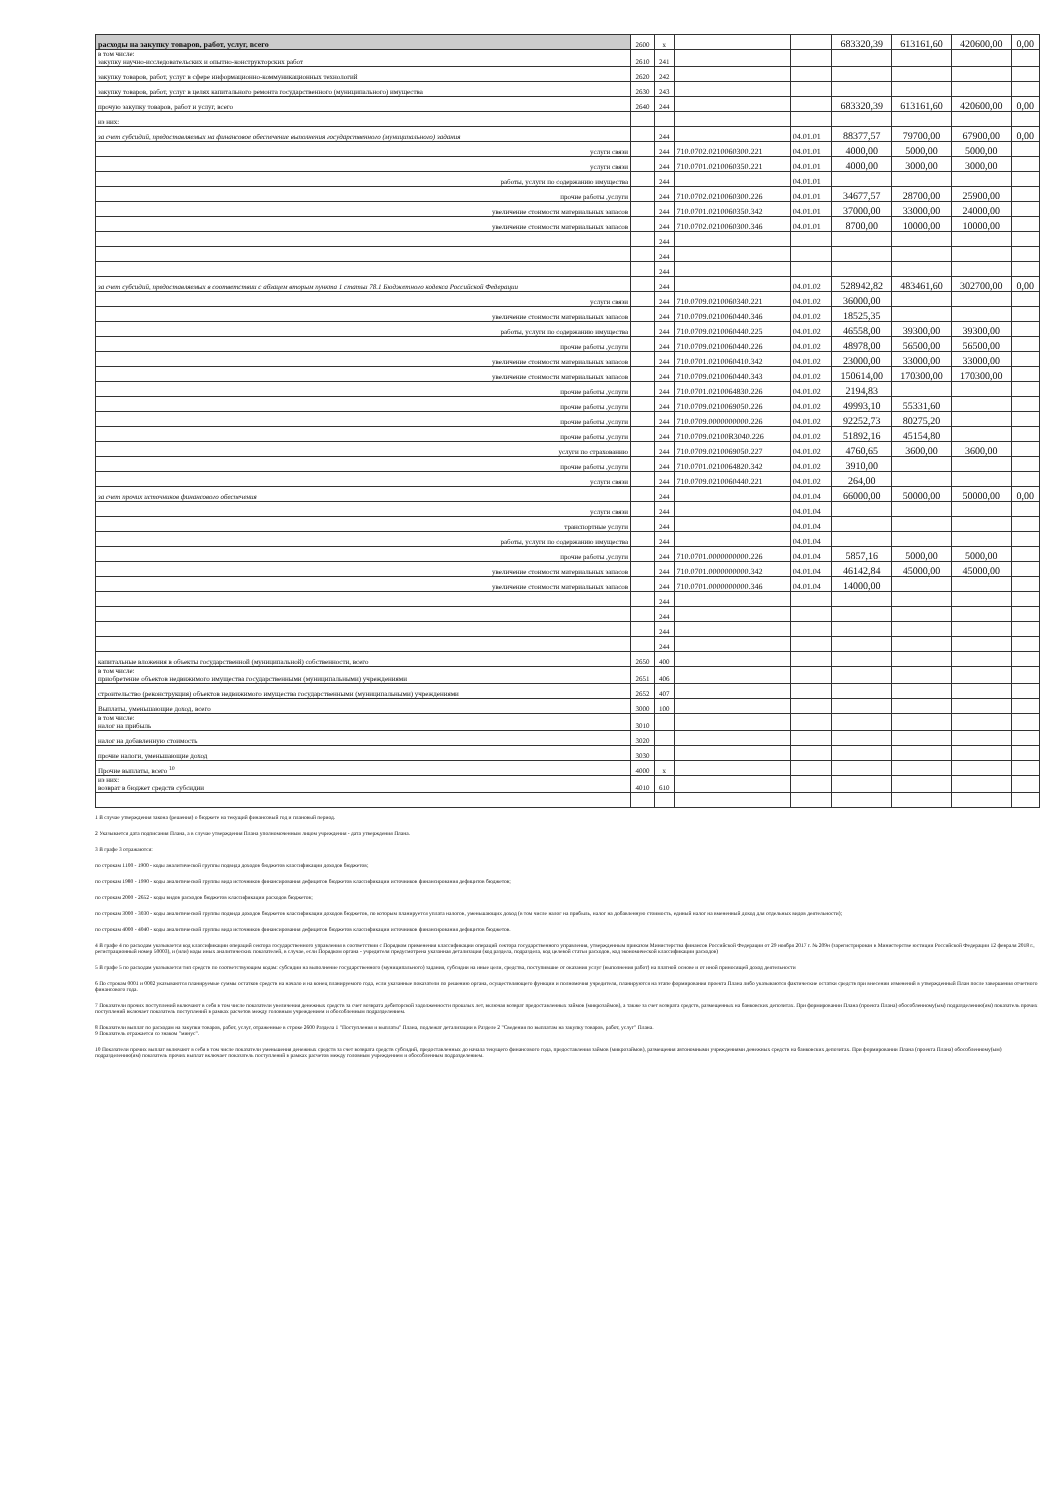| расходы на закупку товаров, работ, услуг, всего | 2600 | x | | | 683320,39 | 613161,60 | 420600,00 | 0,00 |
| в том числе: закупку научно-исследовательских и опытно-конструкторских работ | 2610 | 241 | | | | | | |
| закупку товаров, работ, услуг в сфере информационно-коммуникационных технологий | 2620 | 242 | | | | | | |
| закупку товаров, работ, услуг в целях капитального ремонта государственного (муниципального) имущества | 2630 | 243 | | | | | | |
| прочую закупку товаров, работ и услуг, всего | 2640 | 244 | | | 683320,39 | 613161,60 | 420600,00 | 0,00 |
| из них: | | | | | | | | |
| за счет субсидий, предоставляемых на финансовое обеспечение выполнения государственного (муниципального) задания | | 244 | | 04.01.01 | 88377,57 | 79700,00 | 67900,00 | 0,00 |
| услуги связи | | 244 | 710.0702.0210060300.221 | 04.01.01 | 4000,00 | 5000,00 | 5000,00 | |
| услуги связи | | 244 | 710.0701.0210060350.221 | 04.01.01 | 4000,00 | 3000,00 | 3000,00 | |
| работы, услуги по содержанию имущества | | 244 | | 04.01.01 | | | | |
| прочие работы ,услуги | | 244 | 710.0702.0210060300.226 | 04.01.01 | 34677,57 | 28700,00 | 25900,00 | |
| увеличение стоимости материальных запасов | | 244 | 710.0701.0210060350.342 | 04.01.01 | 37000,00 | 33000,00 | 24000,00 | |
| увеличение стоимости материальных запасов | | 244 | 710.0702.0210060300.346 | 04.01.01 | 8700,00 | 10000,00 | 10000,00 | |
| | | 244 | | | | | | |
| | | 244 | | | | | | |
| | | 244 | | | | | | |
| за счет субсидий, предоставляемых в соответствии с абзацем вторым пункта 1 статьи 78.1 Бюджетного кодекса Российской Федерации | | 244 | | 04.01.02 | 528942,82 | 483461,60 | 302700,00 | 0,00 |
| услуги связи | | 244 | 710.0709.0210060340.221 | 04.01.02 | 36000,00 | | | |
| увеличение стоимости материальных запасов | | 244 | 710.0709.0210060440.346 | 04.01.02 | 18525,35 | | | |
| работы, услуги по содержанию имущества | | 244 | 710.0709.0210060440.225 | 04.01.02 | 46558,00 | 39300,00 | 39300,00 | |
| прочие работы ,услуги | | 244 | 710.0709.0210060440.226 | 04.01.02 | 48978,00 | 56500,00 | 56500,00 | |
| увеличение стоимости материальных запасов | | 244 | 710.0701.0210060410.342 | 04.01.02 | 23000,00 | 33000,00 | 33000,00 | |
| увеличение стоимости материальных запасов | | 244 | 710.0709.0210060440.343 | 04.01.02 | 150614,00 | 170300,00 | 170300,00 | |
| прочие работы ,услуги | | 244 | 710.0701.0210064830.226 | 04.01.02 | 2194,83 | | | |
| прочие работы ,услуги | | 244 | 710.0709.0210069050.226 | 04.01.02 | 49993,10 | 55331,60 | | |
| прочие работы ,услуги | | 244 | 710.0709.0000000000.226 | 04.01.02 | 92252,73 | 80275,20 | | |
| прочие работы ,услуги | | 244 | 710.0709.02100R3040.226 | 04.01.02 | 51892,16 | 45154,80 | | |
| услуги по страхованию | | 244 | 710.0709.0210069050.227 | 04.01.02 | 4760,65 | 3600,00 | 3600,00 | |
| прочие работы ,услуги | | 244 | 710.0701.0210064820.342 | 04.01.02 | 3910,00 | | | |
| услуги связи | | 244 | 710.0709.0210060440.221 | 04.01.02 | 264,00 | | | |
| за счет прочих источников финансового обеспечения | | 244 | | 04.01.04 | 66000,00 | 50000,00 | 50000,00 | 0,00 |
| услуги связи | | 244 | | 04.01.04 | | | | |
| транспортные услуги | | 244 | | 04.01.04 | | | | |
| работы, услуги по содержанию имущества | | 244 | | 04.01.04 | | | | |
| прочие работы ,услуги | | 244 | 710.0701.0000000000.226 | 04.01.04 | 5857,16 | 5000,00 | 5000,00 | |
| увеличение стоимости материальных запасов | | 244 | 710.0701.0000000000.342 | 04.01.04 | 46142,84 | 45000,00 | 45000,00 | |
| увеличение стоимости материальных запасов | | 244 | 710.0701.0000000000.346 | 04.01.04 | 14000,00 | | | |
| | | 244 | | | | | | |
| | | 244 | | | | | | |
| | | 244 | | | | | | |
| | | 244 | | | | | | |
| капитальные вложения в объекты государственной (муниципальной) собственности, всего | 2650 | 400 | | | | | | |
| в том числе: приобретение объектов недвижимого имущества государственными (муниципальными) учреждениями | 2651 | 406 | | | | | | |
| строительство (реконструкция) объектов недвижимого имущества государственными (муниципальными) учреждениями | 2652 | 407 | | | | | | |
| Выплаты, уменьшающие доход, всего | 3000 | 100 | | | | | | |
| в том числе: налог на прибыль | 3010 | | | | | | | |
| налог на добавленную стоимость | 3020 | | | | | | | |
| прочие налоги, уменьшающие доход | 3030 | | | | | | | |
| Прочие выплаты, всего <sup>10</sup> | 4000 | x | | | | | | |
| из них: возврат в бюджет средств субсидии | 4010 | 610 | | | | | | |
1 В случае утверждения закона (решения) о бюджете на текущий финансовый год и плановый период.
2 Указывается дата подписания Плана, а в случае утверждения Плана уполномоченным лицом учреждения - дата утверждения Плана.
3 В графе 3 отражаются:
по строкам 1100 - 1900 - коды аналитической группы подвида доходов бюджетов классификации доходов бюджетов;
по строкам 1980 - 1990 - коды аналитической группы вида источников финансирования дефицитов бюджетов классификации источников финансирования дефицитов бюджетов;
по строкам 2000 - 2652 - коды видов расходов бюджетов классификации расходов бюджетов;
по строкам 3000 - 3030 - коды аналитической группы подвида доходов бюджетов классификации доходов бюджетов, по которым планируется уплата налогов, уменьшающих доход (в том числе налог на прибыль, налог на добавленную стоимость, единый налог на вмененный доход для отдельных видов деятельности);
по строкам 4000 - 4040 - коды аналитической группы вида источников финансирования дефицитов бюджетов классификации источников финансирования дефицитов бюджетов.
4 В графе 4 по расходам указывается код классификации операций сектора государственного управления в соответствии с Порядком применения классификации операций сектора государственного управления, утвержденным приказом Министерства финансов Российской Федерации от 29 ноября 2017 г. № 209н (зарегистрирован в Министерстве юстиции Российской Федерации 12 февраля 2018 г., регистрационный номер 50003), и (или) коды иных аналитических показателей, в случае, если Порядком органа - учредителя предусмотрена указанная детализация (код раздела, подраздела, код целевой статьи расходов, код экономической классификации расходов)
5 В графе 5 по расходам указывается тип средств по соответствующим кодам: субсидии на выполнение государственного (муниципального) задания, субсидии на иные цели, средства, поступившие от оказания услуг (выполнения работ) на платной основе и от иной приносящей доход деятельности
6 По строкам 0001 и 0002 указываются планируемые суммы остатков средств на начало и на конец планируемого года, если указанные показатели по решению органа, осуществляющего функции и полномочия учредителя, планируются на этапе формирования проекта Плана либо указываются фактические остатки средств при внесении изменений в утвержденный План после завершения отчетного финансового года.
7 Показатели прочих поступлений включают в себя в том числе показатели увеличения денежных средств за счет возврата дебиторской задолженности прошлых лет, включая возврат предоставленных займов (микрозаймов), а также за счет возврата средств, размещенных на банковских депозитах. При формировании Плана (проекта Плана) обособленному(ым) подразделению(ям) показатель прочих поступлений включает показатель поступлений в рамках расчетов между головным учреждением и обособленным подразделением.
8 Показатели выплат по расходам на закупки товаров, работ, услуг, отраженные в строке 2600 Раздела 1 "Поступления и выплаты" Плана, подлежат детализации в Разделе 2 "Сведения по выплатам на закупку товаров, работ, услуг" Плана.
9 Показатель отражается со знаком "минус".
10 Показатели прочих выплат включают в себя в том числе показатели уменьшения денежных средств за счет возврата средств субсидий, предоставленных до начала текущего финансового года, предоставления займов (микрозаймов), размещения автономными учреждениями денежных средств на банковских депозитах. При формировании Плана (проекта Плана) обособленному(ым) подразделению(ям) показатель прочих выплат включает показатель поступлений в рамках расчетов между головным учреждением и обособленным подразделением.